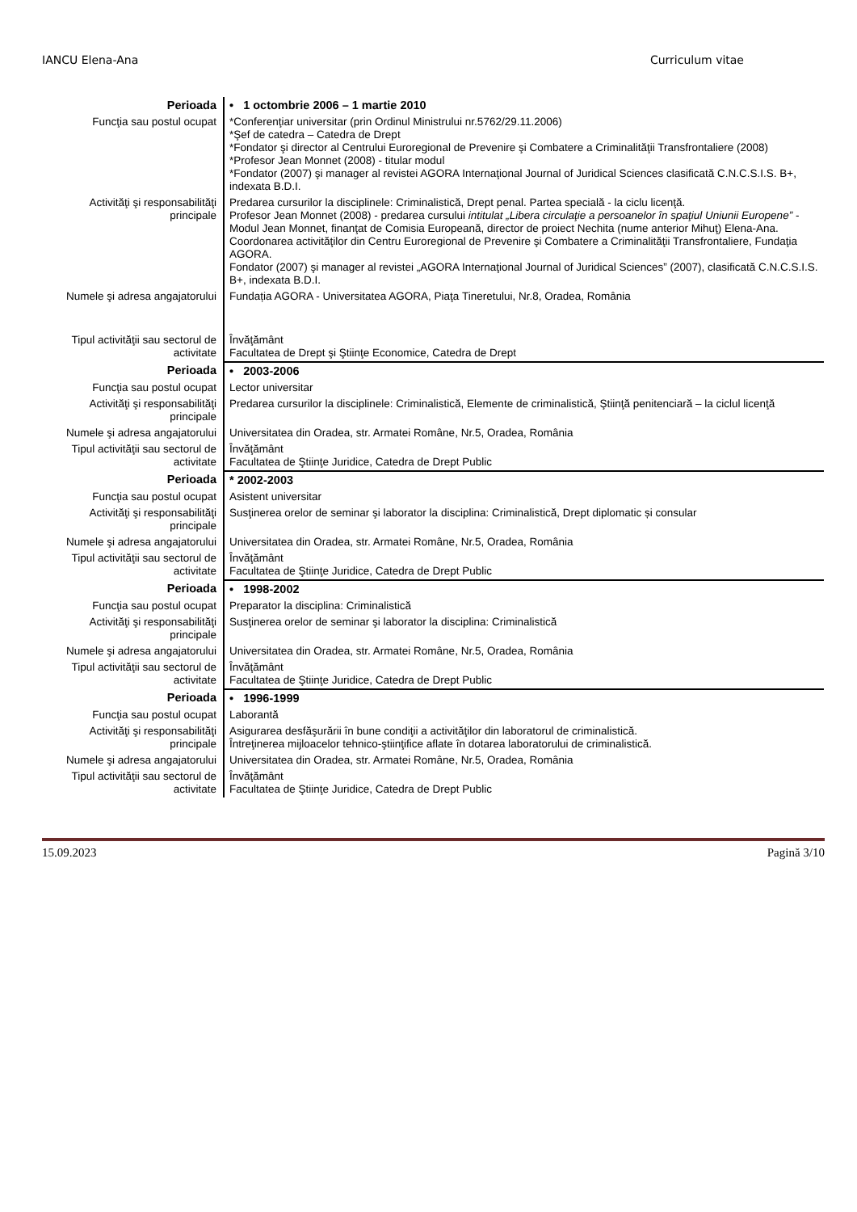IANCU Elena-Ana Curriculum vitae
| Perioada | • 1 octombrie 2006 – 1 martie 2010 |
| Funcţia sau postul ocupat | *Conferenţiar universitar (prin Ordinul Ministrului nr.5762/29.11.2006) *Şef de catedra – Catedra de Drept *Fondator şi director al Centrului Euroregional de Prevenire şi Combatere a Criminalităţii Transfrontaliere (2008) *Profesor Jean Monnet (2008) - titular modul *Fondator (2007) şi manager al revistei AGORA Internaţional Journal of Juridical Sciences clasificată C.N.C.S.I.S. B+, indexata B.D.I. |
| Activităţi şi responsabilităţi principale | Predarea cursurilor la disciplinele: Criminalistică, Drept penal. Partea specială - la ciclu licenţă. Profesor Jean Monnet (2008) - predarea cursului intitulat „Libera circulaţie a persoanelor în spaţiul Uniunii Europene” - Modul Jean Monnet, finanţat de Comisia Europeană, director de proiect Nechita (nume anterior Mihuţ) Elena-Ana. Coordonarea activităţilor din Centru Euroregional de Prevenire şi Combatere a Criminalităţii Transfrontaliere, Fundaţia AGORA. Fondator (2007) şi manager al revistei „AGORA Internaţional Journal of Juridical Sciences” (2007), clasificată C.N.C.S.I.S. B+, indexata B.D.I. |
| Numele şi adresa angajatorului | Fundația AGORA - Universitatea AGORA, Piaţa Tineretului, Nr.8, Oradea, România |
| Tipul activităţii sau sectorul de activitate | Învăţământ Facultatea de Drept şi Ştiinţe Economice, Catedra de Drept |
| Perioada | • 2003-2006 |
| Funcţia sau postul ocupat | Lector universitar |
| Activităţi şi responsabilităţi principale | Predarea cursurilor la disciplinele: Criminalistică, Elemente de criminalistică, Ştiinţă penitenciară – la ciclul licenţă |
| Numele şi adresa angajatorului | Universitatea din Oradea, str. Armatei Române, Nr.5, Oradea, România |
| Tipul activităţii sau sectorul de activitate | Învăţământ Facultatea de Ştiinţe Juridice, Catedra de Drept Public |
| Perioada | * 2002-2003 |
| Funcţia sau postul ocupat | Asistent universitar |
| Activităţi şi responsabilităţi principale | Susţinerea orelor de seminar şi laborator la disciplina: Criminalistică, Drept diplomatic și consular |
| Numele şi adresa angajatorului | Universitatea din Oradea, str. Armatei Române, Nr.5, Oradea, România |
| Tipul activităţii sau sectorul de activitate | Învăţământ Facultatea de Ştiinţe Juridice, Catedra de Drept Public |
| Perioada | • 1998-2002 |
| Funcţia sau postul ocupat | Preparator la disciplina: Criminalistică |
| Activităţi şi responsabilităţi principale | Susţinerea orelor de seminar şi laborator la disciplina: Criminalistică |
| Numele şi adresa angajatorului | Universitatea din Oradea, str. Armatei Române, Nr.5, Oradea, România |
| Tipul activităţii sau sectorul de activitate | Învăţământ Facultatea de Ştiinţe Juridice, Catedra de Drept Public |
| Perioada | • 1996-1999 |
| Funcţia sau postul ocupat | Laborantă |
| Activităţi şi responsabilităţi principale | Asigurarea desfăşurării în bune condiţii a activităţilor din laboratorul de criminalistică. Întreţinerea mijloacelor tehnico-ştiinţifice aflate în dotarea laboratorului de criminalistică. |
| Numele şi adresa angajatorului | Universitatea din Oradea, str. Armatei Române, Nr.5, Oradea, România |
| Tipul activităţii sau sectorul de activitate | Învăţământ Facultatea de Ştiinţe Juridice, Catedra de Drept Public |
15.09.2023 Pagină 3/10